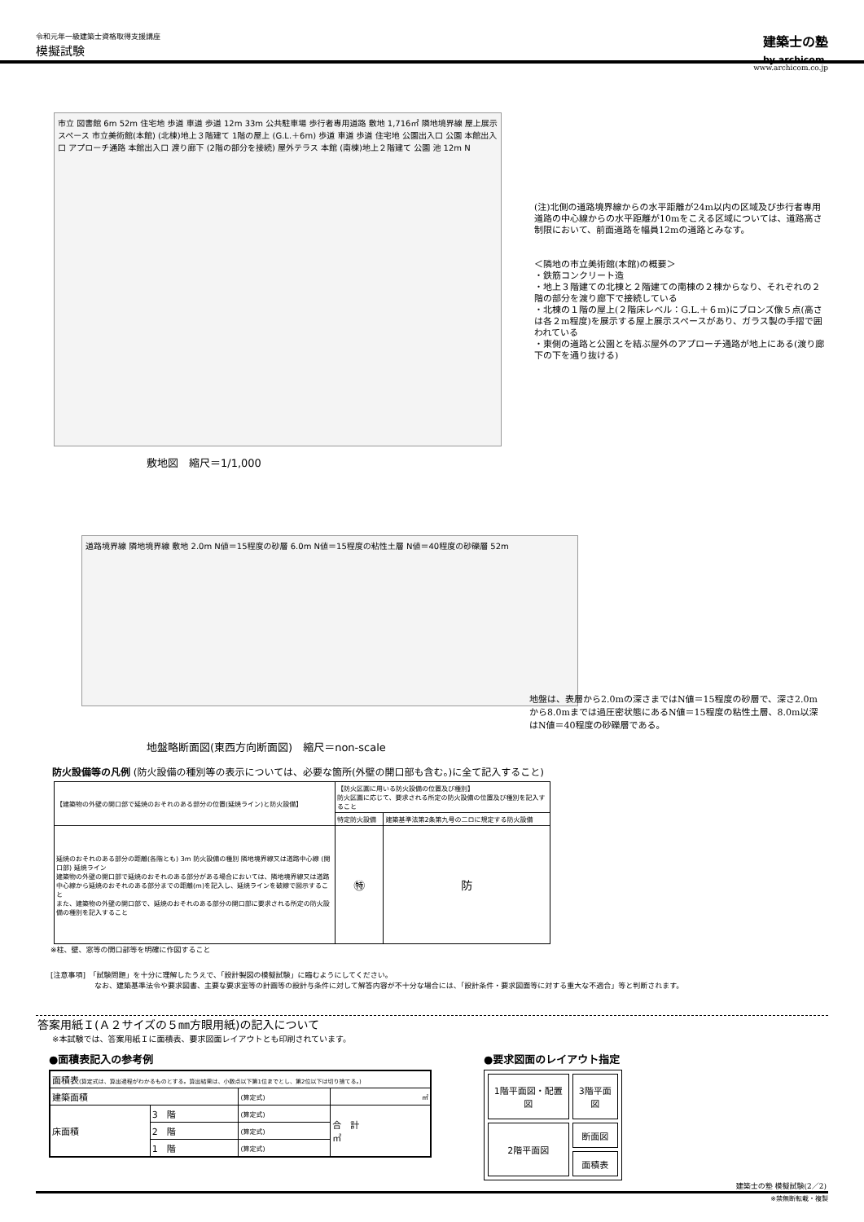令和元年一級建築士資格取得支援講座
模擬試験
建築士の塾
by archicom
www.archicom.co.jp
市立 図書館 6m 52m 住宅地 歩道 車道 歩道 12m 33m 公共駐車場 歩行者専用道路 敷地 1,716㎡ 隣地境界線 屋上展示スペース 市立美術館(本館) (北棟)地上３階建て 1階の屋上 (G.L.＋6m) 歩道 車道 歩道 住宅地 公園出入口 公園 本館出入口 アプローチ通路 本館出入口 渡り廊下 (2階の部分を接続) 屋外テラス 本館 (南棟)地上２階建て 公園 池 12m N
(注)北側の道路境界線からの水平距離が24m以内の区域及び歩行者専用道路の中心線からの水平距離が10mをこえる区域については、道路高さ制限において、前面道路を幅員12mの道路とみなす。
＜隣地の市立美術館(本館)の概要＞
・鉄筋コンクリート造
・地上３階建ての北棟と２階建ての南棟の２棟からなり、それぞれの２階の部分を渡り廊下で接続している
・北棟の１階の屋上(２階床レベル：G.L.＋６m)にブロンズ像５点(高さは各２m程度)を展示する屋上展示スペースがあり、ガラス製の手摺で囲われている
・東側の道路と公園とを結ぶ屋外のアプローチ通路が地上にある(渡り廊下の下を通り抜ける)
敷地図　縮尺＝1/1,000
道路境界線 隣地境界線 敷地 2.0m N値＝15程度の砂層 6.0m N値＝15程度の粘性土層 N値＝40程度の砂礫層 52m
地盤は、表層から2.0mの深さまではN値＝15程度の砂層で、深さ2.0mから8.0mまでは過圧密状態にあるN値＝15程度の粘性土層、8.0m以深はN値＝40程度の砂礫層である。
地盤略断面図(東西方向断面図)　縮尺＝non-scale
防火設備等の凡例 (防火設備の種別等の表示については、必要な箇所(外壁の開口部も含む。)に全て記入すること)
| 【建築物の外壁の開口部で延焼のおそれのある部分の位置(延焼ライン)と防火設備】 | 【防火区画に用いる防火設備の位置及び種別】 防火区画に応じて、要求される所定の防火設備の位置及び種別を記入すること | |
| | 特定防火設備 | 建築基準法第2条第九号の二ロに規定する防火設備 |
| 延焼のおそれのある部分の距離(各階とも) 3m 防火設備の種別 隣地境界線又は道路中心線 (開口部) 延焼ライン 建築物の外壁の開口部で延焼のおそれのある部分がある場合においては、隣地境界線又は道路中心線から延焼のおそれのある部分までの距離(m)を記入し、延焼ラインを破線で図示すること また、建築物の外壁の開口部で、延焼のおそれのある部分の開口部に要求される所定の防火設備の種別を記入すること | ㊕ | 防 |
※柱、壁、窓等の開口部等を明確に作図すること
[注意事項]　「試験問題」を十分に理解したうえで、「設計製図の模擬試験」に臨むようにしてください。
　　　　　　なお、建築基準法令や要求図書、主要な要求室等の計画等の設計与条件に対して解答内容が不十分な場合には、「設計条件・要求図面等に対する重大な不適合」等と判断されます。
答案用紙Ｉ(Ａ２サイズの５㎜方眼用紙)の記入について
※本試験では、答案用紙Ｉに面積表、要求図面レイアウトとも印刷されています。
●面積表記入の参考例
| 面積表 (算定式は、算出過程がわかるものとする。算出結果は、小数点以下第1位までとし、第2位以下は切り捨てる。) | | | |
| 建築面積 | | (算定式) | ㎡ |
| 床面積 | 3 階 | (算定式) | 合 計 ㎡ |
| | 2 階 | (算定式) | |
| | 1 階 | (算定式) | |
●要求図面のレイアウト指定
| 1階平面図・配置図 | 3階平面図 |
| 2階平面図 | 断面図 |
| | 面積表 |
建築士の塾 模擬試験(2／2)
※禁無断転載・複製